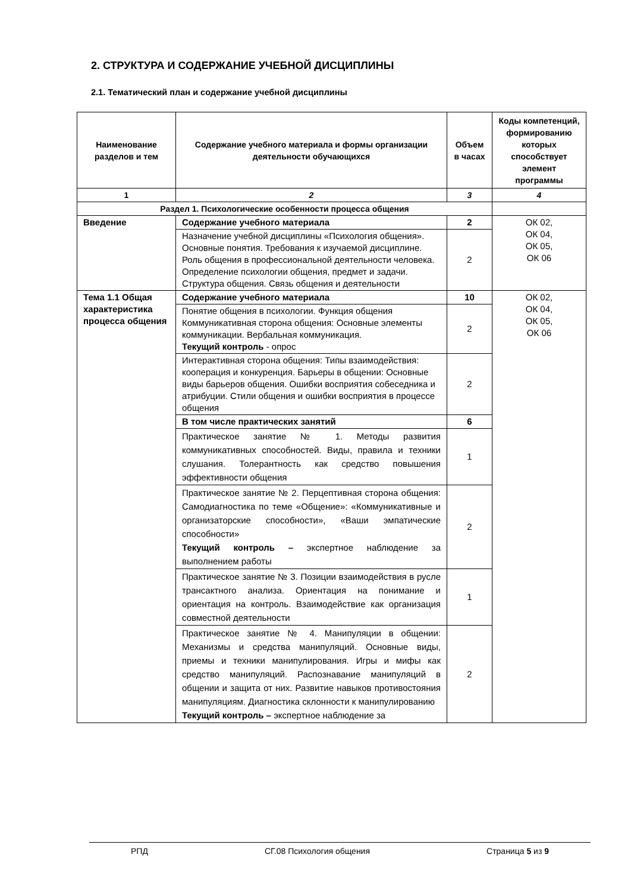2. СТРУКТУРА И СОДЕРЖАНИЕ УЧЕБНОЙ ДИСЦИПЛИНЫ
2.1. Тематический план и содержание учебной дисциплины
| Наименование разделов и тем | Содержание учебного материала и формы организации деятельности обучающихся | Объем в часах | Коды компетенций, формированию которых способствует элемент программы |
| --- | --- | --- | --- |
| 1 | 2 | 3 | 4 |
| Раздел 1. Психологические особенности процесса общения | | | |
| Введение | Содержание учебного материала | 2 | ОК 02, ОК 04, ОК 05, ОК 06 |
| | Назначение учебной дисциплины «Психология общения». Основные понятия. Требования к изучаемой дисциплине. Роль общения в профессиональной деятельности человека. Определение психологии общения, предмет и задачи. Структура общения. Связь общения и деятельности | 2 | |
| Тема 1.1 Общая характеристика процесса общения | Содержание учебного материала | 10 | ОК 02, ОК 04, ОК 05, ОК 06 |
| | Понятие общения в психологии. Функция общения Коммуникативная сторона общения: Основные элементы коммуникации. Вербальная коммуникация. Текущий контроль - опрос | 2 | |
| | Интерактивная сторона общения: Типы взаимодействия: кооперация и конкуренция. Барьеры в общении: Основные виды барьеров общения. Ошибки восприятия собеседника и атрибуции. Стили общения и ошибки восприятия в процессе общения | 2 | |
| | В том числе практических занятий | 6 | |
| | Практическое занятие № 1. Методы развития коммуникативных способностей. Виды, правила и техники слушания. Толерантность как средство повышения эффективности общения | 1 | |
| | Практическое занятие № 2. Перцептивная сторона общения: Самодиагностика по теме «Общение»: «Коммуникативные и организаторские способности», «Ваши эмпатические способности» Текущий контроль – экспертное наблюдение за выполнением работы | 2 | |
| | Практическое занятие № 3. Позиции взаимодействия в русле трансактного анализа. Ориентация на понимание и ориентация на контроль. Взаимодействие как организация совместной деятельности | 1 | |
| | Практическое занятие № 4. Манипуляции в общении: Механизмы и средства манипуляций. Основные виды, приемы и техники манипулирования. Игры и мифы как средство манипуляций. Распознавание манипуляций в общении и защита от них. Развитие навыков противостояния манипуляциям. Диагностика склонности к манипулированию Текущий контроль – экспертное наблюдение за | 2 | |
РПД СГ.08 Психология общения Страница 5 из 9